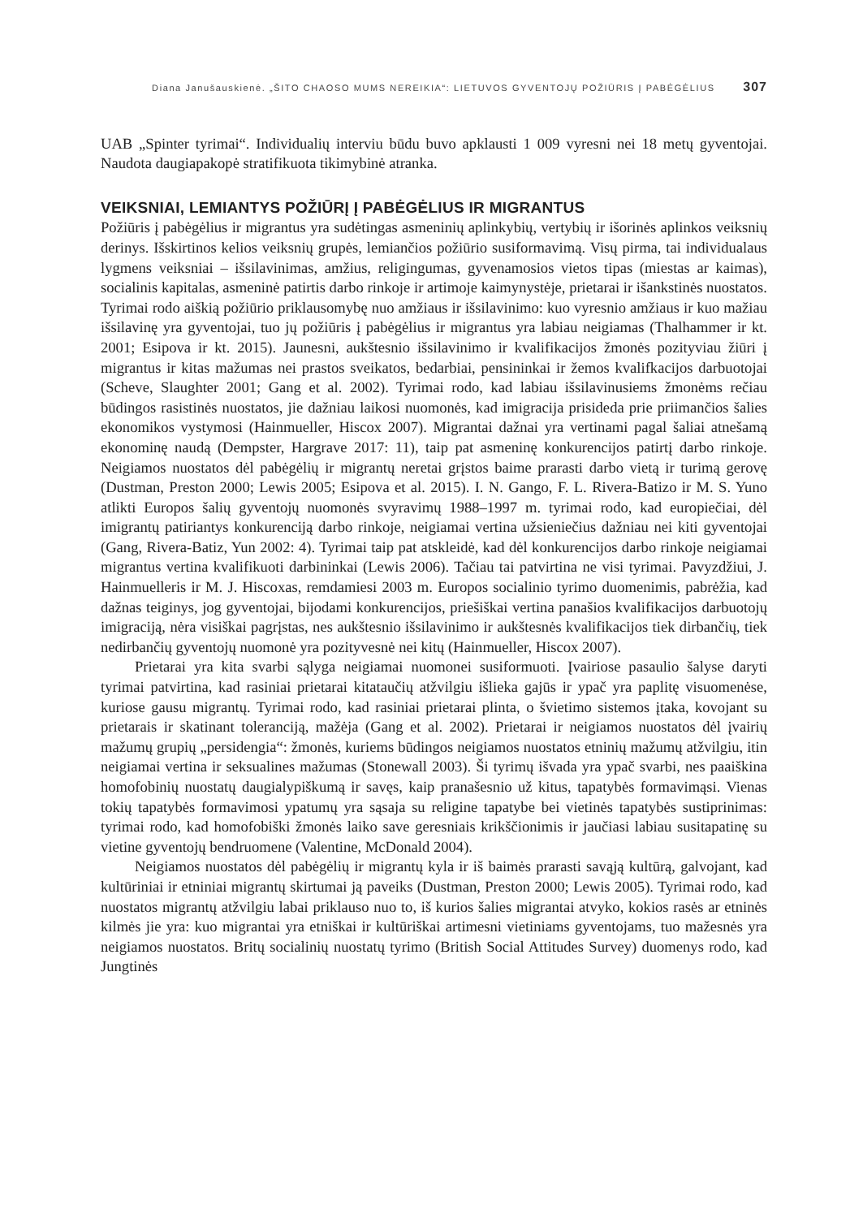Diana Janušauskienė. „ŠITO CHAOSO MUMS NEREIKIA“: LIETUVOS GYVENTOJŲ POŽIŪRIS Į PABĖGĖLIUS 307
UAB „Spinter tyrimai“. Individualių interviu būdu buvo apklausti 1 009 vyresni nei 18 metų gyventojai. Naudota daugiapakopė stratifikuota tikimybinė atranka.
VEIKSNIAI, LEMIANTYS POŽIŪRĮ Į PABĖGĖLIUS IR MIGRANTUS
Požiūris į pabėgėlius ir migrantus yra sudėtingas asmeninių aplinkybių, vertybių ir išorinės aplinkos veiksnių derinys. Išskirtinos kelios veiksnių grupės, lemiančios požiūrio susiformavimą. Visų pirma, tai individualaus lygmens veiksniai – išsilavinimas, amžius, religingumas, gyvenamosios vietos tipas (miestas ar kaimas), socialinis kapitalas, asmeninė patirtis darbo rinkoje ir artimoje kaimynystėje, prietarai ir išankstinės nuostatos. Tyrimai rodo aiškią požiūrio priklausomybę nuo amžiaus ir išsilavinimo: kuo vyresnio amžiaus ir kuo mažiau išsilavinę yra gyventojai, tuo jų požiūris į pabėgėlius ir migrantus yra labiau neigiamas (Thalhammer ir kt. 2001; Esipova ir kt. 2015). Jaunesni, aukštesnio išsilavinimo ir kvalifikacijos žmonės pozityviau žiūri į migrantus ir kitas mažumas nei prastos sveikatos, bedarbiai, pensininkai ir žemos kvalifkacijos darbuotojai (Scheve, Slaughter 2001; Gang et al. 2002). Tyrimai rodo, kad labiau išsilavinusiems žmonėms rečiau būdingos rasistinės nuostatos, jie dažniau laikosi nuomonės, kad imigracija prisideda prie priimančios šalies ekonomikos vystymosi (Hainmueller, Hiscox 2007). Migrantai dažnai yra vertinami pagal šaliai atnešamą ekonominę naudą (Dempster, Hargrave 2017: 11), taip pat asmeninę konkurencijos patirtį darbo rinkoje. Neigiamos nuostatos dėl pabėgėlių ir migrantų neretai grįstos baime prarasti darbo vietą ir turimą gerovę (Dustman, Preston 2000; Lewis 2005; Esipova et al. 2015). I. N. Gango, F. L. Rivera-Batizo ir M. S. Yuno atlikti Europos šalių gyventojų nuomonės svyravimų 1988–1997 m. tyrimai rodo, kad europiečiai, dėl imigrantų patiriantys konkurenciją darbo rinkoje, neigiamai vertina užsieniečius dažniau nei kiti gyventojai (Gang, Rivera-Batiz, Yun 2002: 4). Tyrimai taip pat atskleidė, kad dėl konkurencijos darbo rinkoje neigiamai migrantus vertina kvalifikuoti darbininkai (Lewis 2006). Tačiau tai patvirtina ne visi tyrimai. Pavyzdžiui, J. Hainmuelleris ir M. J. Hiscoxas, remdamiesi 2003 m. Europos socialinio tyrimo duomenimis, pabrėžia, kad dažnas teiginys, jog gyventojai, bijodami konkurencijos, priešiškai vertina panašios kvalifikacijos darbuotojų imigraciją, nėra visiškai pagrįstas, nes aukštesnio išsilavinimo ir aukštesnės kvalifikacijos tiek dirbančių, tiek nedirbančių gyventojų nuomonė yra pozityvesnė nei kitų (Hainmueller, Hiscox 2007).
Prietarai yra kita svarbi sąlyga neigiamai nuomonei susiformuoti. Įvairiose pasaulio šalyse daryti tyrimai patvirtina, kad rasiniai prietarai kitataučių atžvilgiu išlieka gajūs ir ypač yra paplitę visuomenėse, kuriose gausu migrantų. Tyrimai rodo, kad rasiniai prietarai plinta, o švietimo sistemos įtaka, kovojant su prietarais ir skatinant toleranciją, mažėja (Gang et al. 2002). Prietarai ir neigiamos nuostatos dėl įvairių mažumų grupių „persidengia“: žmonės, kuriems būdingos neigiamos nuostatos etninių mažumų atžvilgiu, itin neigiamai vertina ir seksualines mažumas (Stonewall 2003). Ši tyrimų išvada yra ypač svarbi, nes paaiškina homofobinių nuostatų daugialypiškumą ir savęs, kaip pranašesnio už kitus, tapatybės formavimąsi. Vienas tokių tapatybės formavimosi ypatumų yra sąsaja su religine tapatybe bei vietinės tapatybės sustiprinimas: tyrimai rodo, kad homofobiški žmonės laiko save geresniais krikščionimis ir jaučiasi labiau susitapatinę su vietine gyventojų bendruomene (Valentine, McDonald 2004).
Neigiamos nuostatos dėl pabėgėlių ir migrantų kyla ir iš baimės prarasti savąją kultūrą, galvojant, kad kultūriniai ir etniniai migrantų skirtumai ją paveiks (Dustman, Preston 2000; Lewis 2005). Tyrimai rodo, kad nuostatos migrantų atžvilgiu labai priklauso nuo to, iš kurios šalies migrantai atvyko, kokios rasės ar etninės kilmės jie yra: kuo migrantai yra etniškai ir kultūriškai artimesni vietiniams gyventojams, tuo mažesnės yra neigiamos nuostatos. Britų socialinių nuostatų tyrimo (British Social Attitudes Survey) duomenys rodo, kad Jungtinės